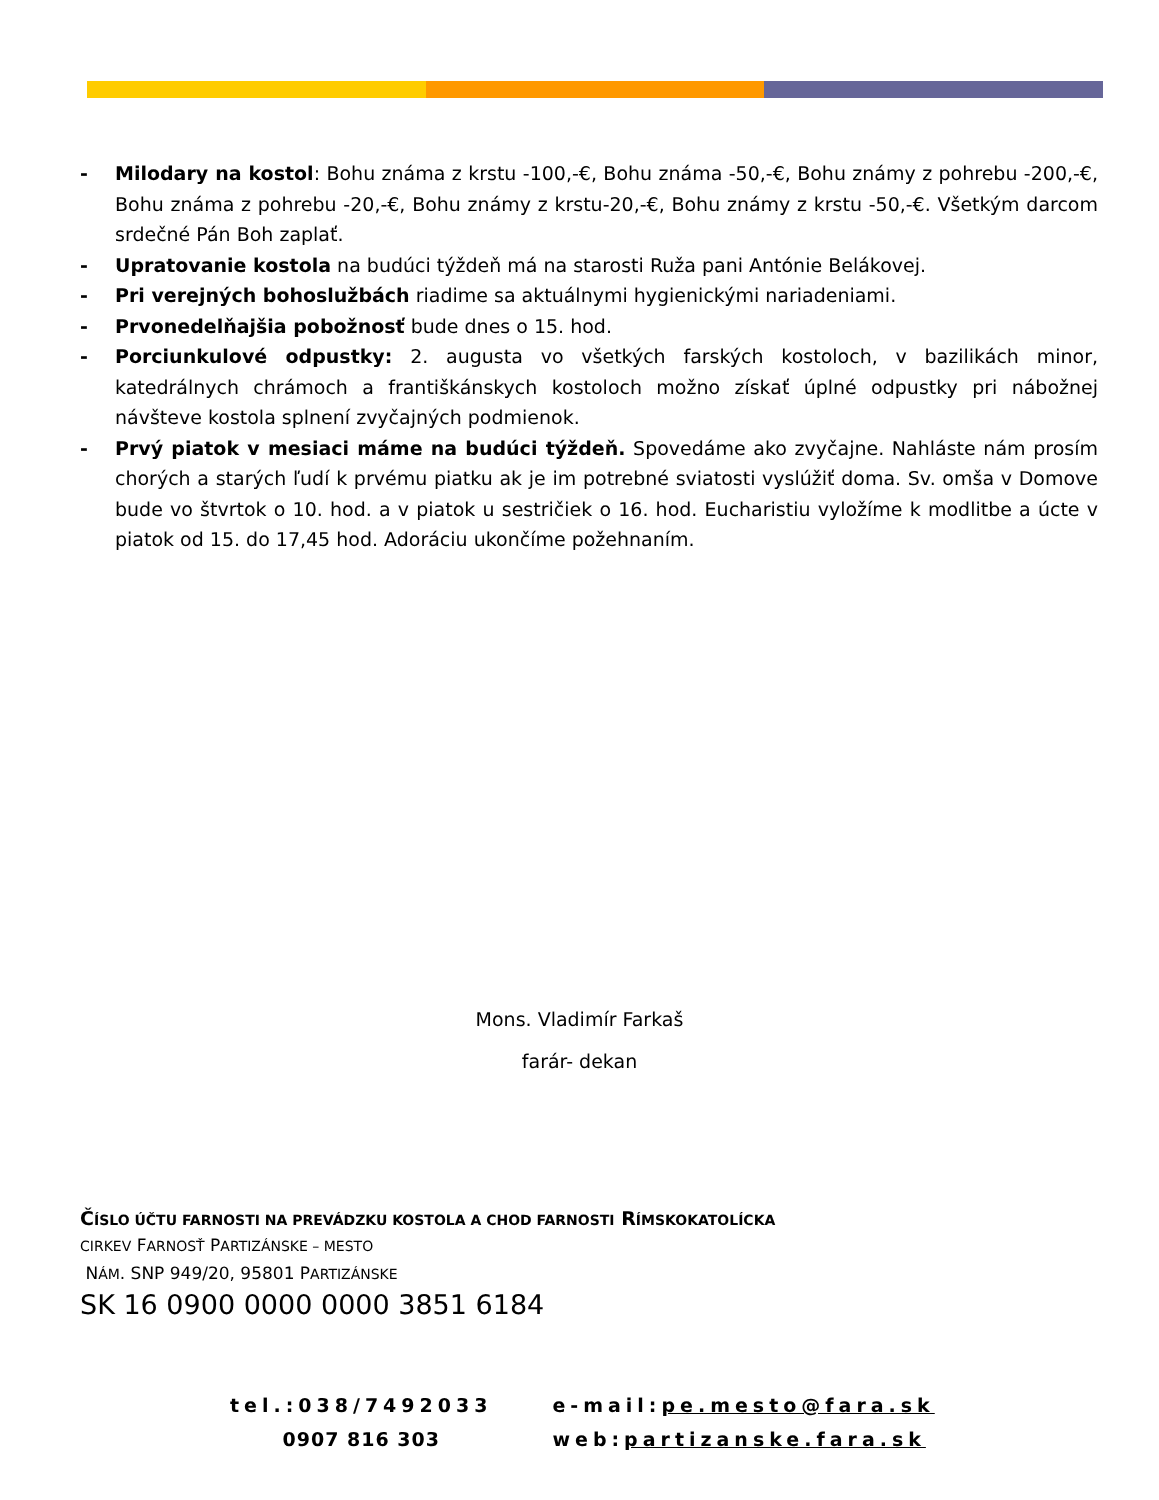- Milodary na kostol: Bohu známa z krstu -100,-€, Bohu známa -50,-€, Bohu známy z pohrebu -200,-€, Bohu známa z pohrebu -20,-€, Bohu známy z krstu-20,-€, Bohu známy z krstu -50,-€. Všetkým darcom srdečné Pán Boh zaplať.
- Upratovanie kostola na budúci týždeň má na starosti Ruža pani Antónie Belákovej.
- Pri verejných bohoslužbách riadime sa aktuálnymi hygienickými nariadeniami.
- Prvonedelňajšia pobožnosť bude dnes o 15. hod.
- Porciunkulové odpustky: 2. augusta vo všetkých farských kostoloch, v bazilikách minor, katedrálnych chrámoch a františkánskych kostoloch možno získať úplné odpustky pri nábožnej návšteve kostola splnení zvyčajných podmienok.
- Prvý piatok v mesiaci máme na budúci týždeň. Spovedáme ako zvyčajne. Nahláste nám prosím chorých a starých ľudí k prvému piatku ak je im potrebné sviatosti vyslúžiť doma. Sv. omša v Domove bude vo štvrtok o 10. hod. a v piatok u sestričiek o 16. hod. Eucharistiu vyložíme k modlitbe a úcte v piatok od 15. do 17,45 hod. Adoráciu ukončíme požehnaním.
Mons. Vladimír Farkaš
farár- dekan
ČÍSLO ÚČTU FARNOSTI NA PREVÁDZKU KOSTOLA A CHOD FARNOSTI RÍMSKOKATOLÍCKA
CIRKEV FARNOSŤ PARTIZÁNSKE – MESTO
NÁM. SNP 949/20, 95801 PARTIZÁNSKE
SK 16 0900 0000 0000 3851 6184
| tel.:038/7492033 | e-mail: pe.mesto@fara.sk |
| 0907 816 303 | web: partizanske.fara.sk |